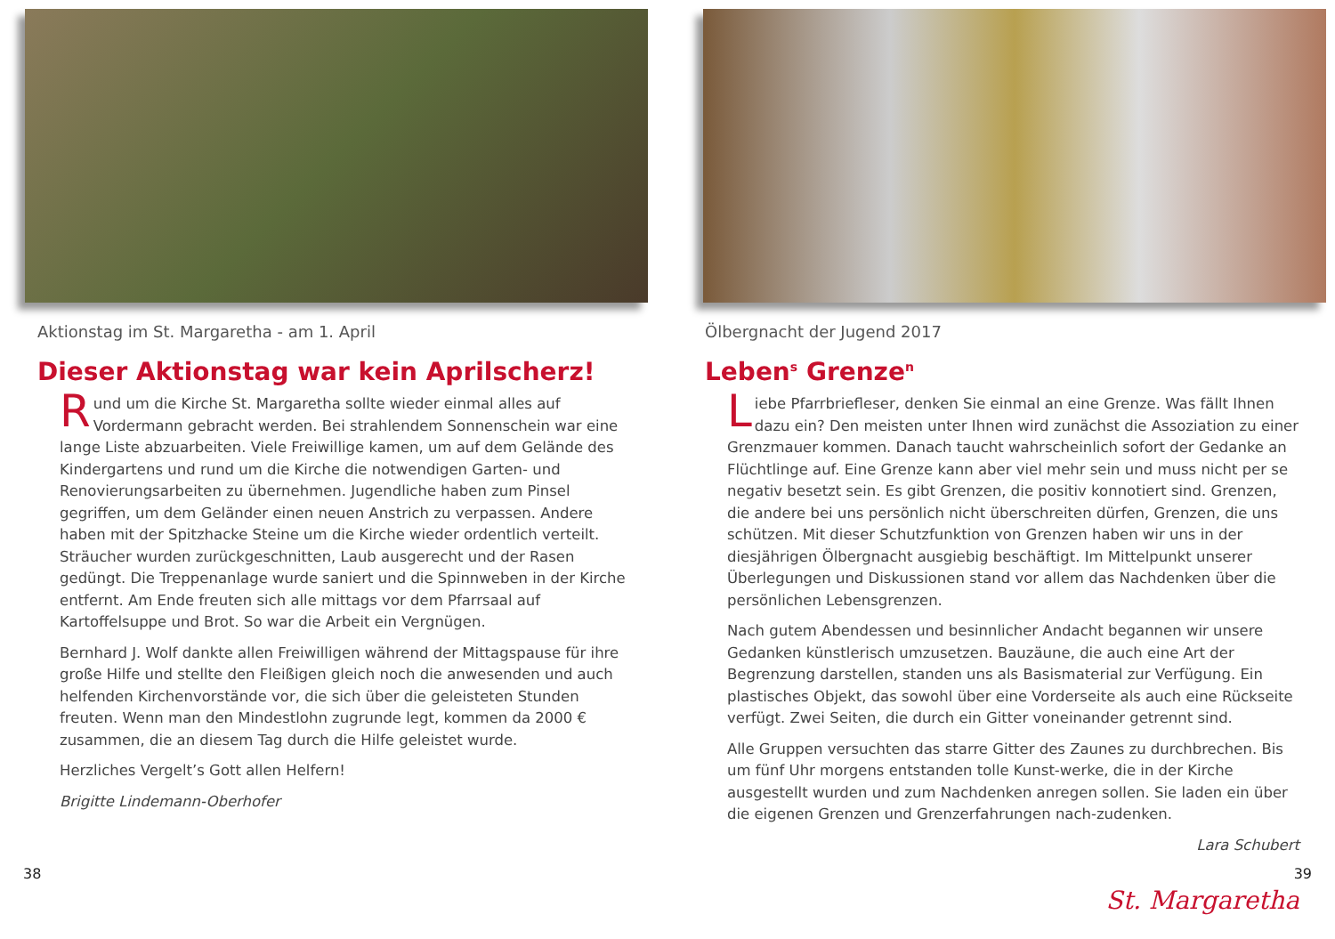Aktionstag im St. Margaretha - am 1. April
Dieser Aktionstag war kein Aprilscherz!
Rund um die Kirche St. Margaretha sollte wieder einmal alles auf Vordermann gebracht werden. Bei strahlendem Sonnenschein war eine lange Liste abzuarbeiten. Viele Freiwillige kamen, um auf dem Gelände des Kindergartens und rund um die Kirche die notwendigen Garten- und Renovierungsarbeiten zu übernehmen. Jugendliche haben zum Pinsel gegriffen, um dem Geländer einen neuen Anstrich zu verpassen. Andere haben mit der Spitzhacke Steine um die Kirche wieder ordentlich verteilt. Sträucher wurden zurückgeschnitten, Laub ausgerecht und der Rasen gedüngt. Die Treppenanlage wurde saniert und die Spinnweben in der Kirche entfernt. Am Ende freuten sich alle mittags vor dem Pfarrsaal auf Kartoffelsuppe und Brot. So war die Arbeit ein Vergnügen.
Bernhard J. Wolf dankte allen Freiwilligen während der Mittagspause für ihre große Hilfe und stellte den Fleißigen gleich noch die anwesenden und auch helfenden Kirchenvorstände vor, die sich über die geleisteten Stunden freuten. Wenn man den Mindestlohn zugrunde legt, kommen da 2000 € zusammen, die an diesem Tag durch die Hilfe geleistet wurde.
Herzliches Vergelt’s Gott allen Helfern!
Brigitte Lindemann-Oberhofer
38
Ölbergnacht der Jugend 2017
Leben<sup>s</sup> Grenze<sup>n</sup>
Liebe Pfarrbriefleser, denken Sie einmal an eine Grenze. Was fällt Ihnen dazu ein? Den meisten unter Ihnen wird zunächst die Assoziation zu einer Grenzmauer kommen. Danach taucht wahrscheinlich sofort der Gedanke an Flüchtlinge auf. Eine Grenze kann aber viel mehr sein und muss nicht per se negativ besetzt sein. Es gibt Grenzen, die positiv konnotiert sind. Grenzen, die andere bei uns persönlich nicht überschreiten dürfen, Grenzen, die uns schützen. Mit dieser Schutzfunktion von Grenzen haben wir uns in der diesjährigen Ölbergnacht ausgiebig beschäftigt. Im Mittelpunkt unserer Überlegungen und Diskussionen stand vor allem das Nachdenken über die persönlichen Lebensgrenzen.
Nach gutem Abendessen und besinnlicher Andacht begannen wir unsere Gedanken künstlerisch umzusetzen. Bauzäune, die auch eine Art der Begrenzung darstellen, standen uns als Basismaterial zur Verfügung. Ein plastisches Objekt, das sowohl über eine Vorderseite als auch eine Rückseite verfügt. Zwei Seiten, die durch ein Gitter voneinander getrennt sind.
Alle Gruppen versuchten das starre Gitter des Zaunes zu durchbrechen. Bis um fünf Uhr morgens entstanden tolle Kunst-werke, die in der Kirche ausgestellt wurden und zum Nachdenken anregen sollen. Sie laden ein über die eigenen Grenzen und Grenzerfahrungen nach-zudenken.
Lara Schubert
39
St. Margaretha